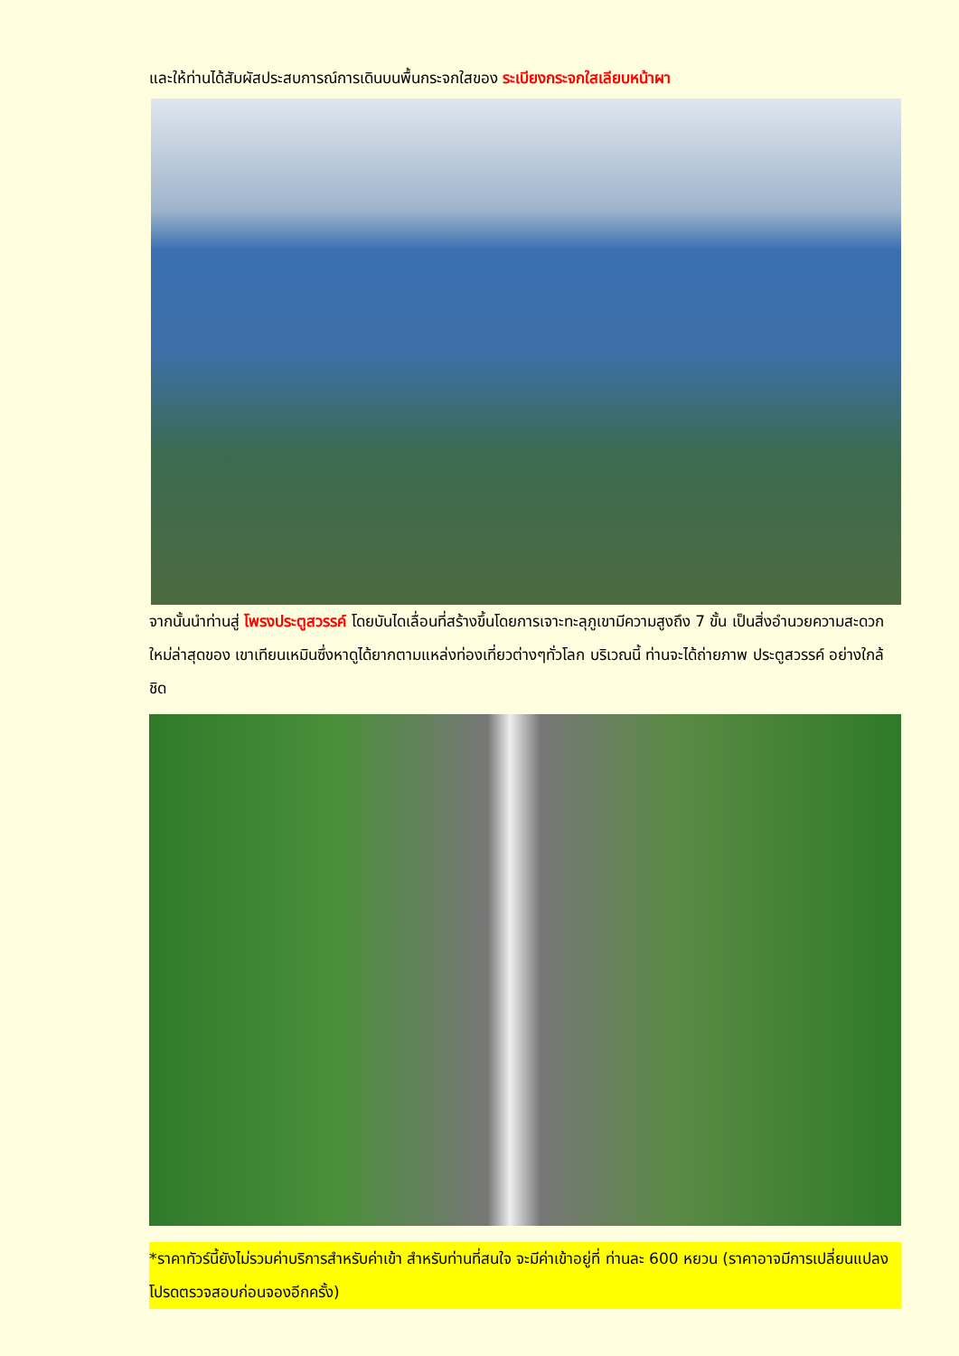และให้ท่านได้สัมผัสประสบการณ์การเดินบนพื้นกระจกใสของ ระเบียงกระจกใสเลียบหน้าผา
จากนั้นนำท่านสู่ โพรงประตูสวรรค์ โดยบันไดเลื่อนที่สร้างขึ้นโดยการเจาะทะลุภูเขามีความสูงถึง 7 ขั้น เป็นสิ่งอำนวยความสะดวกใหม่ล่าสุดของ เขาเทียนเหมินซึ่งหาดูได้ยากตามแหล่งท่องเที่ยวต่างๆทั่วโลก บริเวณนี้ ท่านจะได้ถ่ายภาพ ประตูสวรรค์ อย่างใกล้ชิด
*ราคาทัวร์นี้ยังไม่รวมค่าบริการสำหรับค่าเข้า สำหรับท่านที่สนใจ จะมีค่าเข้าอยู่ที่ ท่านละ 600 หยวน (ราคาอาจมีการเปลี่ยนแปลง โปรดตรวจสอบก่อนจองอีกครั้ง)